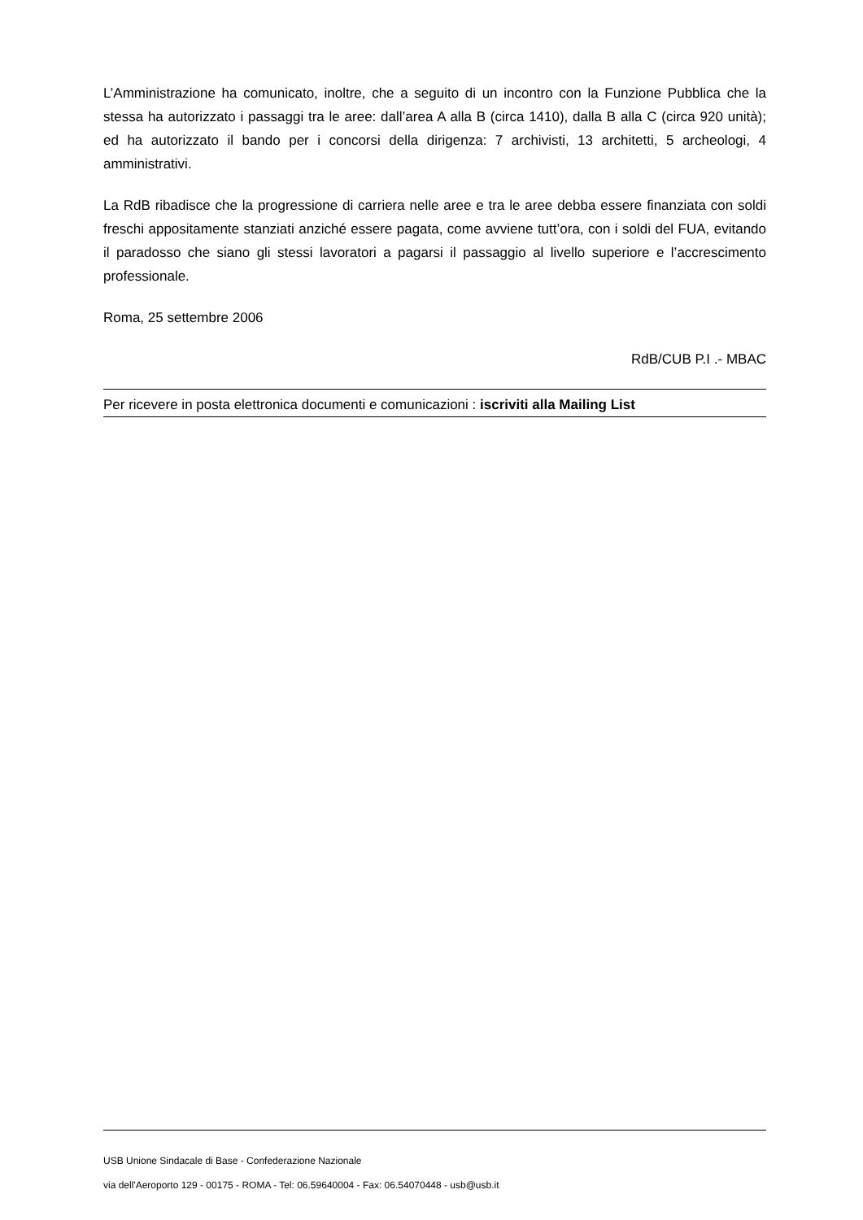L’Amministrazione ha comunicato, inoltre, che a seguito di un incontro con la Funzione Pubblica che la stessa ha autorizzato i passaggi tra le aree: dall’area A alla B (circa 1410), dalla B alla C (circa 920 unità); ed ha autorizzato il bando per i concorsi della dirigenza: 7 archivisti, 13 architetti, 5 archeologi, 4 amministrativi.
La RdB ribadisce che la progressione di carriera nelle aree e tra le aree debba essere finanziata con soldi freschi appositamente stanziati anziché essere pagata, come avviene tutt’ora, con i soldi del FUA, evitando il paradosso che siano gli stessi lavoratori a pagarsi il passaggio al livello superiore e l’accrescimento professionale.
Roma, 25 settembre 2006
RdB/CUB P.I .- MBAC
Per ricevere in posta elettronica documenti e comunicazioni : iscriviti alla Mailing List
USB Unione Sindacale di Base - Confederazione Nazionale
via dell'Aeroporto 129 - 00175 - ROMA - Tel: 06.59640004 - Fax: 06.54070448 - usb@usb.it